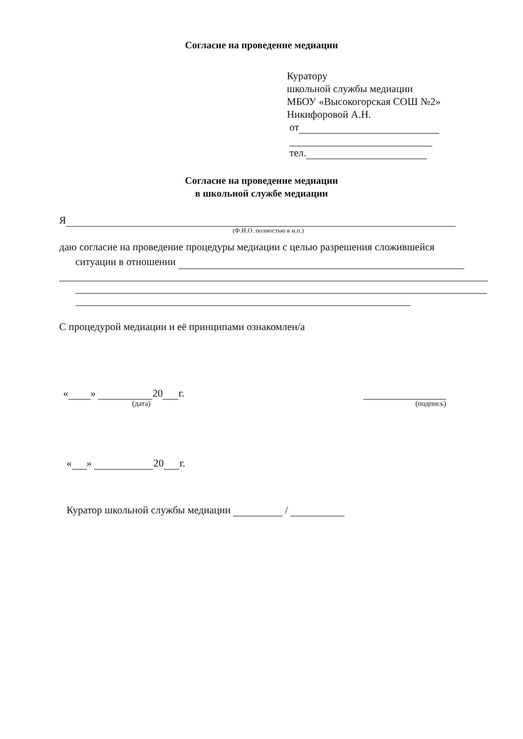Согласие на проведение медиации
Куратору
школьной службы медиации
МБОУ «Высокогорская СОШ №2»
Никифоровой А.Н.
от
тел.
Согласие на проведение медиации
в школьной службе медиации
Я
(Ф.И.О. полностью в и.п.)
даю согласие на проведение процедуры медиации с целью разрешения сложившейся
ситуации в отношении
С процедурой медиации и её принципами ознакомлен/а
« » 20 г.
(дата)
(подпись)
« » 20 г.
Куратор школьной службы медиации /